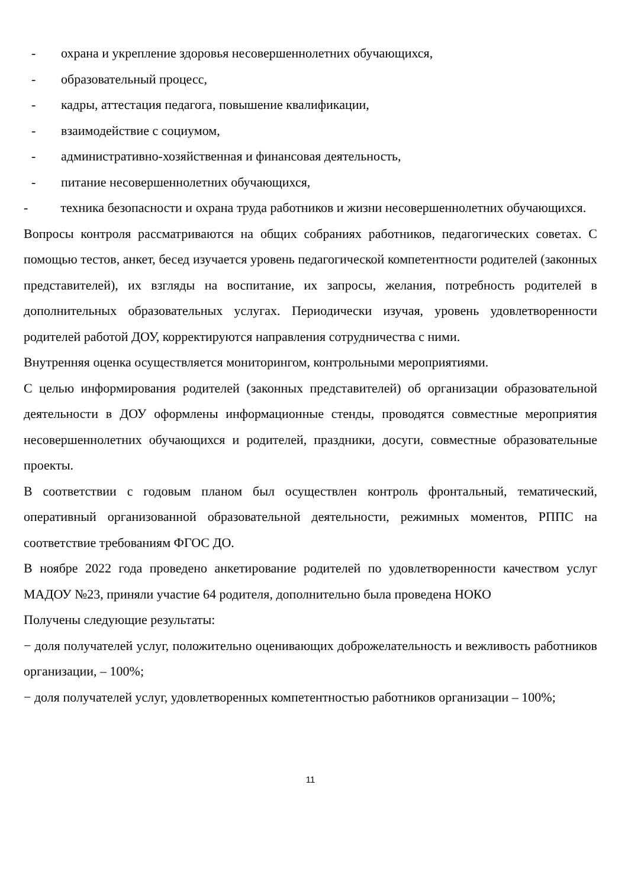- охрана и укрепление здоровья несовершеннолетних обучающихся,
- образовательный процесс,
- кадры, аттестация педагога, повышение квалификации,
- взаимодействие с социумом,
- административно-хозяйственная и финансовая деятельность,
- питание несовершеннолетних обучающихся,
- техника безопасности и охрана труда работников и жизни несовершеннолетних обучающихся.
Вопросы контроля рассматриваются на общих собраниях работников, педагогических советах. С помощью тестов, анкет, бесед изучается уровень педагогической компетентности родителей (законных представителей), их взгляды на воспитание, их запросы, желания, потребность родителей в дополнительных образовательных услугах. Периодически изучая, уровень удовлетворенности родителей работой ДОУ, корректируются направления сотрудничества с ними.
Внутренняя оценка осуществляется мониторингом, контрольными мероприятиями.
С целью информирования родителей (законных представителей) об организации образовательной деятельности в ДОУ оформлены информационные стенды, проводятся совместные мероприятия несовершеннолетних обучающихся и родителей, праздники, досуги, совместные образовательные проекты.
В соответствии с годовым планом был осуществлен контроль фронтальный, тематический, оперативный организованной образовательной деятельности, режимных моментов, РППС на соответствие требованиям ФГОС ДО.
В ноябре 2022 года проведено анкетирование родителей по удовлетворенности качеством услуг МАДОУ №23, приняли участие 64 родителя, дополнительно была проведена НОКО
Получены следующие результаты:
− доля получателей услуг, положительно оценивающих доброжелательность и вежливость работников организации, – 100%;
− доля получателей услуг, удовлетворенных компетентностью работников организации – 100%;
11